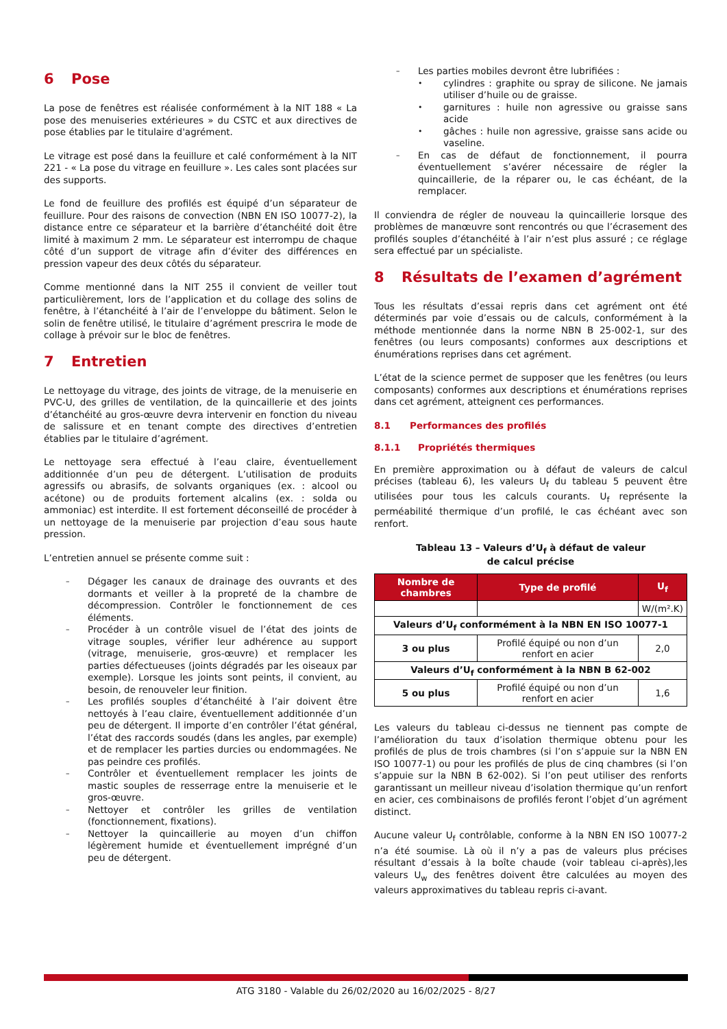6 Pose
La pose de fenêtres est réalisée conformément à la NIT 188 « La pose des menuiseries extérieures » du CSTC et aux directives de pose établies par le titulaire d'agrément.
Le vitrage est posé dans la feuillure et calé conformément à la NIT 221 - « La pose du vitrage en feuillure ». Les cales sont placées sur des supports.
Le fond de feuillure des profilés est équipé d’un séparateur de feuillure. Pour des raisons de convection (NBN EN ISO 10077-2), la distance entre ce séparateur et la barrière d’étanchéité doit être limité à maximum 2 mm. Le séparateur est interrompu de chaque côté d’un support de vitrage afin d’éviter des différences en pression vapeur des deux côtés du séparateur.
Comme mentionné dans la NIT 255 il convient de veiller tout particulièrement, lors de l’application et du collage des solins de fenêtre, à l’étanchéité à l’air de l’enveloppe du bâtiment. Selon le solin de fenêtre utilisé, le titulaire d’agrément prescrira le mode de collage à prévoir sur le bloc de fenêtres.
7 Entretien
Le nettoyage du vitrage, des joints de vitrage, de la menuiserie en PVC-U, des grilles de ventilation, de la quincaillerie et des joints d’étanchéité au gros-œuvre devra intervenir en fonction du niveau de salissure et en tenant compte des directives d’entretien établies par le titulaire d’agrément.
Le nettoyage sera effectué à l’eau claire, éventuellement additionnée d’un peu de détergent. L’utilisation de produits agressifs ou abrasifs, de solvants organiques (ex. : alcool ou acétone) ou de produits fortement alcalins (ex. : solda ou ammoniac) est interdite. Il est fortement déconseillé de procéder à un nettoyage de la menuiserie par projection d’eau sous haute pression.
L’entretien annuel se présente comme suit :
Dégager les canaux de drainage des ouvrants et des dormants et veiller à la propreté de la chambre de décompression. Contrôler le fonctionnement de ces éléments.
Procéder à un contrôle visuel de l’état des joints de vitrage souples, vérifier leur adhérence au support (vitrage, menuiserie, gros-œuvre) et remplacer les parties défectueuses (joints dégradés par les oiseaux par exemple). Lorsque les joints sont peints, il convient, au besoin, de renouveler leur finition.
Les profilés souples d’étanchéité à l’air doivent être nettoyés à l’eau claire, éventuellement additionnée d’un peu de détergent. Il importe d’en contrôler l’état général, l’état des raccords soudés (dans les angles, par exemple) et de remplacer les parties durcies ou endommagées. Ne pas peindre ces profilés.
Contrôler et éventuellement remplacer les joints de mastic souples de resserrage entre la menuiserie et le gros-œuvre.
Nettoyer et contrôler les grilles de ventilation (fonctionnement, fixations).
Nettoyer la quincaillerie au moyen d’un chiffon légèrement humide et éventuellement imprégné d’un peu de détergent.
Les parties mobiles devront être lubrifiées :
cylindres : graphite ou spray de silicone. Ne jamais utiliser d’huile ou de graisse.
garnitures : huile non agressive ou graisse sans acide
gâches : huile non agressive, graisse sans acide ou vaseline.
En cas de défaut de fonctionnement, il pourra éventuellement s’avérer nécessaire de régler la quincaillerie, de la réparer ou, le cas échéant, de la remplacer.
Il conviendra de régler de nouveau la quincaillerie lorsque des problèmes de manœuvre sont rencontrés ou que l’écrasement des profilés souples d’étanchéité à l’air n’est plus assuré ; ce réglage sera effectué par un spécialiste.
8 Résultats de l’examen d’agrément
Tous les résultats d’essai repris dans cet agrément ont été déterminés par voie d’essais ou de calculs, conformément à la méthode mentionnée dans la norme NBN B 25-002-1, sur des fenêtres (ou leurs composants) conformes aux descriptions et énumérations reprises dans cet agrément.
L’état de la science permet de supposer que les fenêtres (ou leurs composants) conformes aux descriptions et énumérations reprises dans cet agrément, atteignent ces performances.
8.1 Performances des profilés
8.1.1 Propriétés thermiques
En première approximation ou à défaut de valeurs de calcul précises (tableau 6), les valeurs U<sub>f</sub> du tableau 5 peuvent être utilisées pour tous les calculs courants. U<sub>f</sub> représente la perméabilité thermique d’un profilé, le cas échéant avec son renfort.
Tableau 13 – Valeurs d’U<sub>f</sub> à défaut de valeur
de calcul précise
| Nombre de chambres | Type de profilé | U<sub>f</sub> |
| --- | --- | --- |
| | | W/(m².K) |
| Valeurs d’U<sub>f</sub> conformément à la NBN EN ISO 10077-1 | | |
| 3 ou plus | Profilé équipé ou non d’un renfort en acier | 2,0 |
| Valeurs d’U<sub>f</sub> conformément à la NBN B 62-002 | | |
| 5 ou plus | Profilé équipé ou non d’un renfort en acier | 1,6 |
Les valeurs du tableau ci-dessus ne tiennent pas compte de l’amélioration du taux d’isolation thermique obtenu pour les profilés de plus de trois chambres (si l’on s’appuie sur la NBN EN ISO 10077-1) ou pour les profilés de plus de cinq chambres (si l’on s’appuie sur la NBN B 62-002). Si l’on peut utiliser des renforts garantissant un meilleur niveau d’isolation thermique qu’un renfort en acier, ces combinaisons de profilés feront l’objet d’un agrément distinct.
Aucune valeur U<sub>f</sub> contrôlable, conforme à la NBN EN ISO 10077-2 n’a été soumise. Là où il n’y a pas de valeurs plus précises résultant d’essais à la boîte chaude (voir tableau ci-après),les valeurs U<sub>w</sub> des fenêtres doivent être calculées au moyen des valeurs approximatives du tableau repris ci-avant.
ATG 3180 - Valable du 26/02/2020 au 16/02/2025 - 8/27